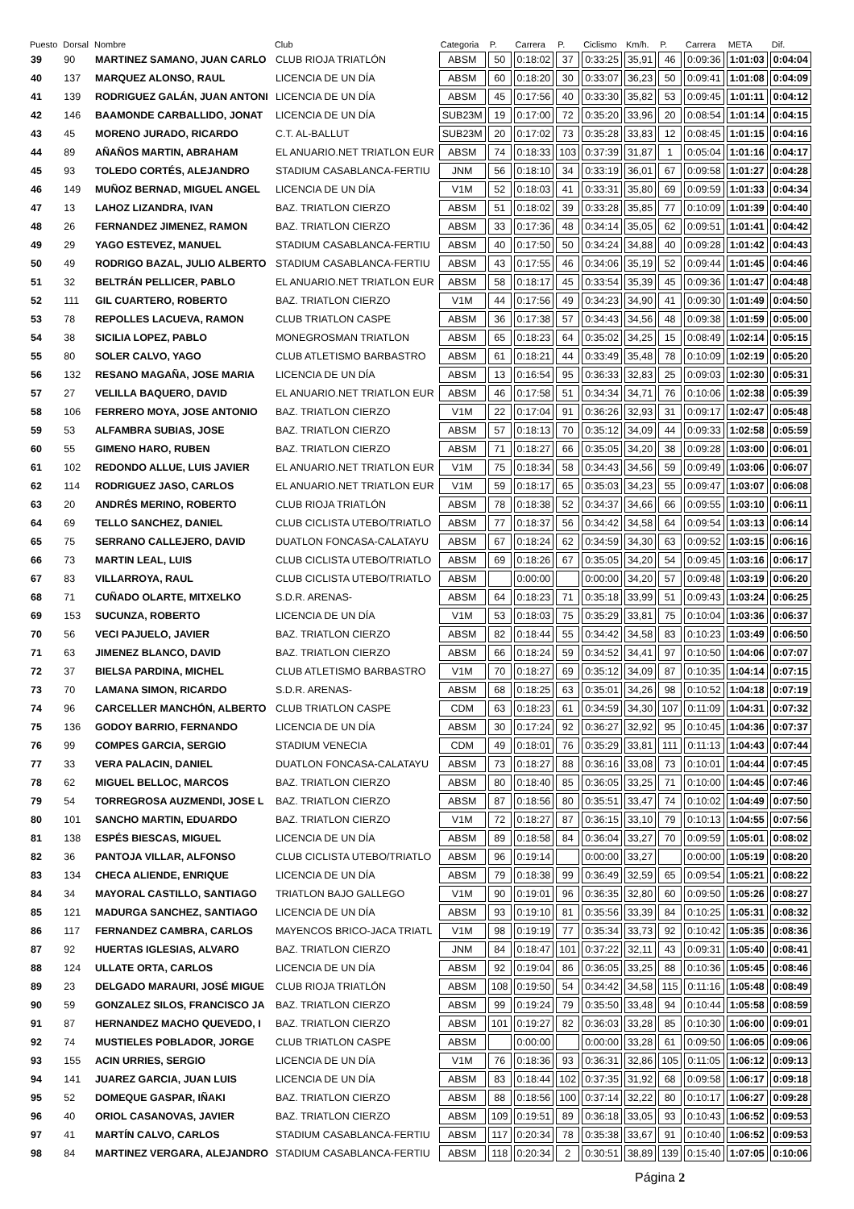| Puesto | Dorsal | Nombre | Club | Categoria | P. | Carrera | P. | Ciclismo | Km/h. | P. | Carrera | META | Dif. |
| --- | --- | --- | --- | --- | --- | --- | --- | --- | --- | --- | --- | --- | --- |
| 39 | 90 | MARTINEZ SAMANO, JUAN CARLO | CLUB RIOJA TRIATLÓN | ABSM | 50 | 0:18:02 | 37 | 0:33:25 | 35,91 | 46 | 0:09:36 | 1:01:03 | 0:04:04 |
| 40 | 137 | MARQUEZ ALONSO, RAUL | LICENCIA DE UN DÍA | ABSM | 60 | 0:18:20 | 30 | 0:33:07 | 36,23 | 50 | 0:09:41 | 1:01:08 | 0:04:09 |
| 41 | 139 | RODRIGUEZ GALÁN, JUAN ANTONI | LICENCIA DE UN DÍA | ABSM | 45 | 0:17:56 | 40 | 0:33:30 | 35,82 | 53 | 0:09:45 | 1:01:11 | 0:04:12 |
| 42 | 146 | BAAMONDE CARBALLIDO, JONAT | LICENCIA DE UN DÍA | SUB23M | 19 | 0:17:00 | 72 | 0:35:20 | 33,96 | 20 | 0:08:54 | 1:01:14 | 0:04:15 |
| 43 | 45 | MORENO JURADO, RICARDO | C.T. AL-BALLUT | SUB23M | 20 | 0:17:02 | 73 | 0:35:28 | 33,83 | 12 | 0:08:45 | 1:01:15 | 0:04:16 |
| 44 | 89 | AÑAÑOS MARTIN, ABRAHAM | EL ANUARIO.NET TRIATLON EUR | ABSM | 74 | 0:18:33 | 103 | 0:37:39 | 31,87 | 1 | 0:05:04 | 1:01:16 | 0:04:17 |
| 45 | 93 | TOLEDO CORTÉS, ALEJANDRO | STADIUM CASABLANCA-FERTIU | JNM | 56 | 0:18:10 | 34 | 0:33:19 | 36,01 | 67 | 0:09:58 | 1:01:27 | 0:04:28 |
| 46 | 149 | MUÑOZ BERNAD, MIGUEL ANGEL | LICENCIA DE UN DÍA | V1M | 52 | 0:18:03 | 41 | 0:33:31 | 35,80 | 69 | 0:09:59 | 1:01:33 | 0:04:34 |
| 47 | 13 | LAHOZ LIZANDRA, IVAN | BAZ. TRIATLON CIERZO | ABSM | 51 | 0:18:02 | 39 | 0:33:28 | 35,85 | 77 | 0:10:09 | 1:01:39 | 0:04:40 |
| 48 | 26 | FERNANDEZ JIMENEZ, RAMON | BAZ. TRIATLON CIERZO | ABSM | 33 | 0:17:36 | 48 | 0:34:14 | 35,05 | 62 | 0:09:51 | 1:01:41 | 0:04:42 |
| 49 | 29 | YAGO ESTEVEZ, MANUEL | STADIUM CASABLANCA-FERTIU | ABSM | 40 | 0:17:50 | 50 | 0:34:24 | 34,88 | 40 | 0:09:28 | 1:01:42 | 0:04:43 |
| 50 | 49 | RODRIGO BAZAL, JULIO ALBERTO | STADIUM CASABLANCA-FERTIU | ABSM | 43 | 0:17:55 | 46 | 0:34:06 | 35,19 | 52 | 0:09:44 | 1:01:45 | 0:04:46 |
| 51 | 32 | BELTRÁN PELLICER, PABLO | EL ANUARIO.NET TRIATLON EUR | ABSM | 58 | 0:18:17 | 45 | 0:33:54 | 35,39 | 45 | 0:09:36 | 1:01:47 | 0:04:48 |
| 52 | 111 | GIL CUARTERO, ROBERTO | BAZ. TRIATLON CIERZO | V1M | 44 | 0:17:56 | 49 | 0:34:23 | 34,90 | 41 | 0:09:30 | 1:01:49 | 0:04:50 |
| 53 | 78 | REPOLLES LACUEVA, RAMON | CLUB TRIATLON CASPE | ABSM | 36 | 0:17:38 | 57 | 0:34:43 | 34,56 | 48 | 0:09:38 | 1:01:59 | 0:05:00 |
| 54 | 38 | SICILIA LOPEZ, PABLO | MONEGROSMAN TRIATLON | ABSM | 65 | 0:18:23 | 64 | 0:35:02 | 34,25 | 15 | 0:08:49 | 1:02:14 | 0:05:15 |
| 55 | 80 | SOLER CALVO, YAGO | CLUB ATLETISMO BARBASTRO | ABSM | 61 | 0:18:21 | 44 | 0:33:49 | 35,48 | 78 | 0:10:09 | 1:02:19 | 0:05:20 |
| 56 | 132 | RESANO MAGAÑA, JOSE MARIA | LICENCIA DE UN DÍA | ABSM | 13 | 0:16:54 | 95 | 0:36:33 | 32,83 | 25 | 0:09:03 | 1:02:30 | 0:05:31 |
| 57 | 27 | VELILLA BAQUERO, DAVID | EL ANUARIO.NET TRIATLON EUR | ABSM | 46 | 0:17:58 | 51 | 0:34:34 | 34,71 | 76 | 0:10:06 | 1:02:38 | 0:05:39 |
| 58 | 106 | FERRERO MOYA, JOSE ANTONIO | BAZ. TRIATLON CIERZO | V1M | 22 | 0:17:04 | 91 | 0:36:26 | 32,93 | 31 | 0:09:17 | 1:02:47 | 0:05:48 |
| 59 | 53 | ALFAMBRA SUBIAS, JOSE | BAZ. TRIATLON CIERZO | ABSM | 57 | 0:18:13 | 70 | 0:35:12 | 34,09 | 44 | 0:09:33 | 1:02:58 | 0:05:59 |
| 60 | 55 | GIMENO HARO, RUBEN | BAZ. TRIATLON CIERZO | ABSM | 71 | 0:18:27 | 66 | 0:35:05 | 34,20 | 38 | 0:09:28 | 1:03:00 | 0:06:01 |
| 61 | 102 | REDONDO ALLUE, LUIS JAVIER | EL ANUARIO.NET TRIATLON EUR | V1M | 75 | 0:18:34 | 58 | 0:34:43 | 34,56 | 59 | 0:09:49 | 1:03:06 | 0:06:07 |
| 62 | 114 | RODRIGUEZ JASO, CARLOS | EL ANUARIO.NET TRIATLON EUR | V1M | 59 | 0:18:17 | 65 | 0:35:03 | 34,23 | 55 | 0:09:47 | 1:03:07 | 0:06:08 |
| 63 | 20 | ANDRÉS MERINO, ROBERTO | CLUB RIOJA TRIATLÓN | ABSM | 78 | 0:18:38 | 52 | 0:34:37 | 34,66 | 66 | 0:09:55 | 1:03:10 | 0:06:11 |
| 64 | 69 | TELLO SANCHEZ, DANIEL | CLUB CICLISTA UTEBO/TRIATLO | ABSM | 77 | 0:18:37 | 56 | 0:34:42 | 34,58 | 64 | 0:09:54 | 1:03:13 | 0:06:14 |
| 65 | 75 | SERRANO CALLEJERO, DAVID | DUATLON FONCASA-CALATAYU | ABSM | 67 | 0:18:24 | 62 | 0:34:59 | 34,30 | 63 | 0:09:52 | 1:03:15 | 0:06:16 |
| 66 | 73 | MARTIN LEAL, LUIS | CLUB CICLISTA UTEBO/TRIATLO | ABSM | 69 | 0:18:26 | 67 | 0:35:05 | 34,20 | 54 | 0:09:45 | 1:03:16 | 0:06:17 |
| 67 | 83 | VILLARROYA, RAUL | CLUB CICLISTA UTEBO/TRIATLO | ABSM | | 0:00:00 | | 0:00:00 | 34,20 | 57 | 0:09:48 | 1:03:19 | 0:06:20 |
| 68 | 71 | CUÑADO OLARTE, MITXELKO | S.D.R. ARENAS- | ABSM | 64 | 0:18:23 | 71 | 0:35:18 | 33,99 | 51 | 0:09:43 | 1:03:24 | 0:06:25 |
| 69 | 153 | SUCUNZA, ROBERTO | LICENCIA DE UN DÍA | V1M | 53 | 0:18:03 | 75 | 0:35:29 | 33,81 | 75 | 0:10:04 | 1:03:36 | 0:06:37 |
| 70 | 56 | VECI PAJUELO, JAVIER | BAZ. TRIATLON CIERZO | ABSM | 82 | 0:18:44 | 55 | 0:34:42 | 34,58 | 83 | 0:10:23 | 1:03:49 | 0:06:50 |
| 71 | 63 | JIMENEZ BLANCO, DAVID | BAZ. TRIATLON CIERZO | ABSM | 66 | 0:18:24 | 59 | 0:34:52 | 34,41 | 97 | 0:10:50 | 1:04:06 | 0:07:07 |
| 72 | 37 | BIELSA PARDINA, MICHEL | CLUB ATLETISMO BARBASTRO | V1M | 70 | 0:18:27 | 69 | 0:35:12 | 34,09 | 87 | 0:10:35 | 1:04:14 | 0:07:15 |
| 73 | 70 | LAMANA SIMON, RICARDO | S.D.R. ARENAS- | ABSM | 68 | 0:18:25 | 63 | 0:35:01 | 34,26 | 98 | 0:10:52 | 1:04:18 | 0:07:19 |
| 74 | 96 | CARCELLER MANCHÓN, ALBERTO | CLUB TRIATLON CASPE | CDM | 63 | 0:18:23 | 61 | 0:34:59 | 34,30 | 107 | 0:11:09 | 1:04:31 | 0:07:32 |
| 75 | 136 | GODOY BARRIO, FERNANDO | LICENCIA DE UN DÍA | ABSM | 30 | 0:17:24 | 92 | 0:36:27 | 32,92 | 95 | 0:10:45 | 1:04:36 | 0:07:37 |
| 76 | 99 | COMPES GARCIA, SERGIO | STADIUM VENECIA | CDM | 49 | 0:18:01 | 76 | 0:35:29 | 33,81 | 111 | 0:11:13 | 1:04:43 | 0:07:44 |
| 77 | 33 | VERA PALACIN, DANIEL | DUATLON FONCASA-CALATAYU | ABSM | 73 | 0:18:27 | 88 | 0:36:16 | 33,08 | 73 | 0:10:01 | 1:04:44 | 0:07:45 |
| 78 | 62 | MIGUEL BELLOC, MARCOS | BAZ. TRIATLON CIERZO | ABSM | 80 | 0:18:40 | 85 | 0:36:05 | 33,25 | 71 | 0:10:00 | 1:04:45 | 0:07:46 |
| 79 | 54 | TORREGROSA AUZMENDI, JOSE L | BAZ. TRIATLON CIERZO | ABSM | 87 | 0:18:56 | 80 | 0:35:51 | 33,47 | 74 | 0:10:02 | 1:04:49 | 0:07:50 |
| 80 | 101 | SANCHO MARTIN, EDUARDO | BAZ. TRIATLON CIERZO | V1M | 72 | 0:18:27 | 87 | 0:36:15 | 33,10 | 79 | 0:10:13 | 1:04:55 | 0:07:56 |
| 81 | 138 | ESPÉS BIESCAS, MIGUEL | LICENCIA DE UN DÍA | ABSM | 89 | 0:18:58 | 84 | 0:36:04 | 33,27 | 70 | 0:09:59 | 1:05:01 | 0:08:02 |
| 82 | 36 | PANTOJA VILLAR, ALFONSO | CLUB CICLISTA UTEBO/TRIATLO | ABSM | 96 | 0:19:14 | | 0:00:00 | 33,27 | | 0:00:00 | 1:05:19 | 0:08:20 |
| 83 | 134 | CHECA ALIENDE, ENRIQUE | LICENCIA DE UN DÍA | ABSM | 79 | 0:18:38 | 99 | 0:36:49 | 32,59 | 65 | 0:09:54 | 1:05:21 | 0:08:22 |
| 84 | 34 | MAYORAL CASTILLO, SANTIAGO | TRIATLON BAJO GALLEGO | V1M | 90 | 0:19:01 | 96 | 0:36:35 | 32,80 | 60 | 0:09:50 | 1:05:26 | 0:08:27 |
| 85 | 121 | MADURGA SANCHEZ, SANTIAGO | LICENCIA DE UN DÍA | ABSM | 93 | 0:19:10 | 81 | 0:35:56 | 33,39 | 84 | 0:10:25 | 1:05:31 | 0:08:32 |
| 86 | 117 | FERNANDEZ CAMBRA, CARLOS | MAYENCOS BRICO-JACA TRIATL | V1M | 98 | 0:19:19 | 77 | 0:35:34 | 33,73 | 92 | 0:10:42 | 1:05:35 | 0:08:36 |
| 87 | 92 | HUERTAS IGLESIAS, ALVARO | BAZ. TRIATLON CIERZO | JNM | 84 | 0:18:47 | 101 | 0:37:22 | 32,11 | 43 | 0:09:31 | 1:05:40 | 0:08:41 |
| 88 | 124 | ULLATE ORTA, CARLOS | LICENCIA DE UN DÍA | ABSM | 92 | 0:19:04 | 86 | 0:36:05 | 33,25 | 88 | 0:10:36 | 1:05:45 | 0:08:46 |
| 89 | 23 | DELGADO MARAURI, JOSÉ MIGUE | CLUB RIOJA TRIATLÓN | ABSM | 108 | 0:19:50 | 54 | 0:34:42 | 34,58 | 115 | 0:11:16 | 1:05:48 | 0:08:49 |
| 90 | 59 | GONZALEZ SILOS, FRANCISCO JA | BAZ. TRIATLON CIERZO | ABSM | 99 | 0:19:24 | 79 | 0:35:50 | 33,48 | 94 | 0:10:44 | 1:05:58 | 0:08:59 |
| 91 | 87 | HERNANDEZ MACHO QUEVEDO, I | BAZ. TRIATLON CIERZO | ABSM | 101 | 0:19:27 | 82 | 0:36:03 | 33,28 | 85 | 0:10:30 | 1:06:00 | 0:09:01 |
| 92 | 74 | MUSTIELES POBLADOR, JORGE | CLUB TRIATLON CASPE | ABSM | | 0:00:00 | | 0:00:00 | 33,28 | 61 | 0:09:50 | 1:06:05 | 0:09:06 |
| 93 | 155 | ACIN URRIES, SERGIO | LICENCIA DE UN DÍA | V1M | 76 | 0:18:36 | 93 | 0:36:31 | 32,86 | 105 | 0:11:05 | 1:06:12 | 0:09:13 |
| 94 | 141 | JUAREZ GARCIA, JUAN LUIS | LICENCIA DE UN DÍA | ABSM | 83 | 0:18:44 | 102 | 0:37:35 | 31,92 | 68 | 0:09:58 | 1:06:17 | 0:09:18 |
| 95 | 52 | DOMEQUE GASPAR, IÑAKI | BAZ. TRIATLON CIERZO | ABSM | 88 | 0:18:56 | 100 | 0:37:14 | 32,22 | 80 | 0:10:17 | 1:06:27 | 0:09:28 |
| 96 | 40 | ORIOL CASANOVAS, JAVIER | BAZ. TRIATLON CIERZO | ABSM | 109 | 0:19:51 | 89 | 0:36:18 | 33,05 | 93 | 0:10:43 | 1:06:52 | 0:09:53 |
| 97 | 41 | MARTÍN CALVO, CARLOS | STADIUM CASABLANCA-FERTIU | ABSM | 117 | 0:20:34 | 78 | 0:35:38 | 33,67 | 91 | 0:10:40 | 1:06:52 | 0:09:53 |
| 98 | 84 | MARTINEZ VERGARA, ALEJANDRO | STADIUM CASABLANCA-FERTIU | ABSM | 118 | 0:20:34 | 2 | 0:30:51 | 38,89 | 139 | 0:15:40 | 1:07:05 | 0:10:06 |
Página 2